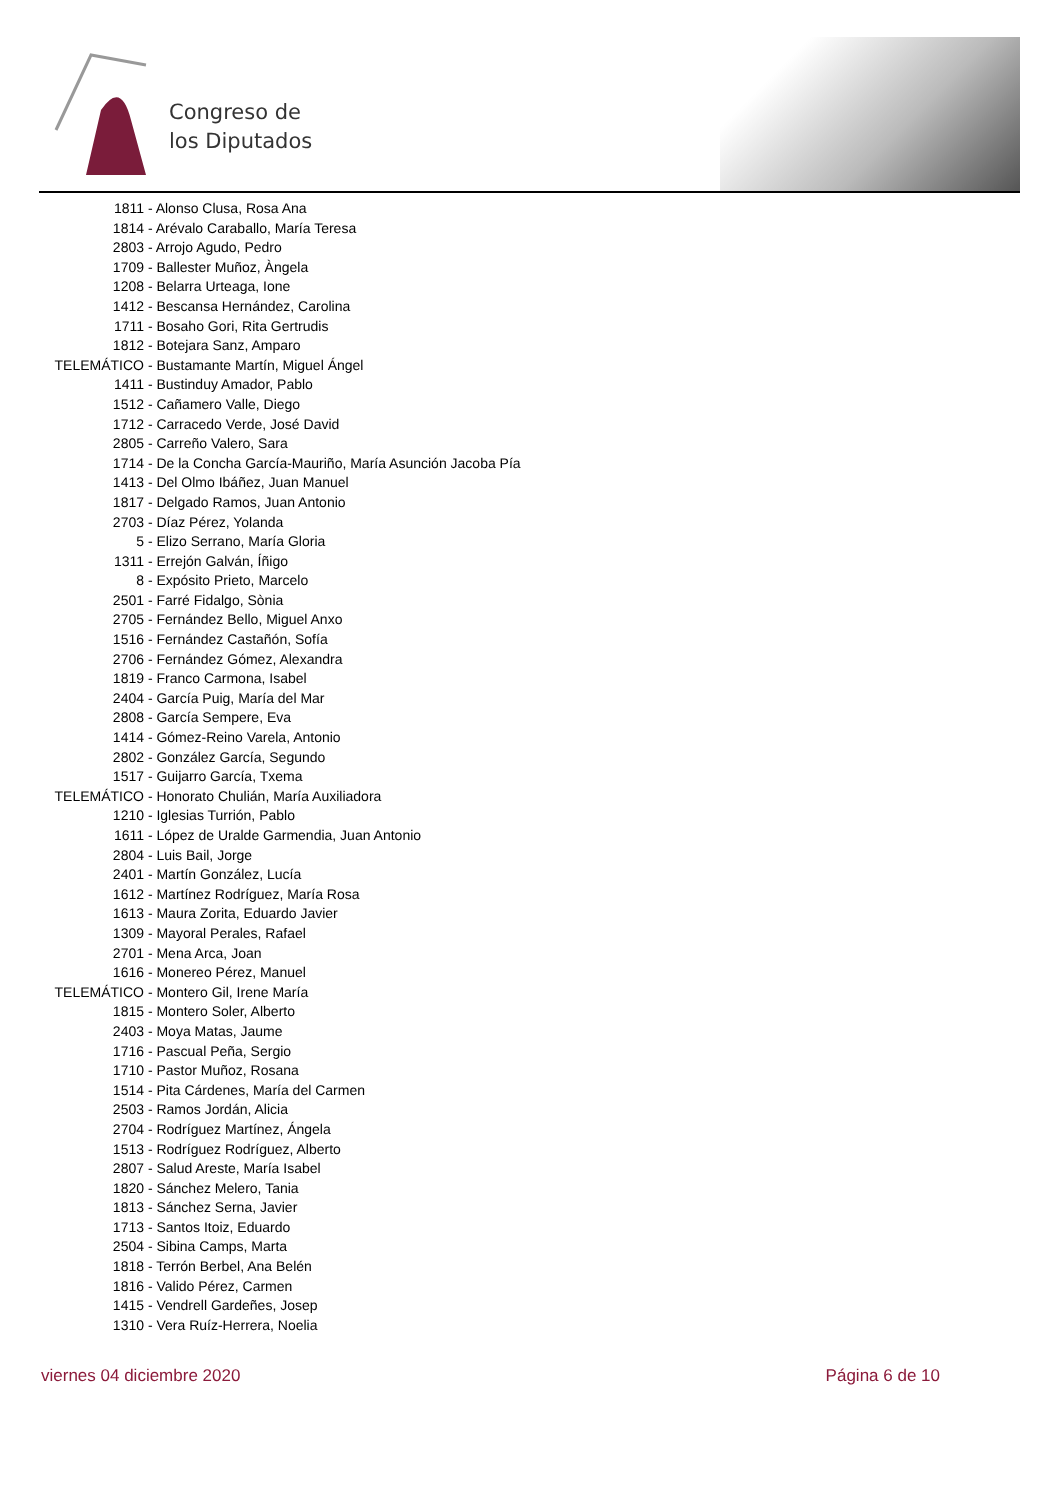Congreso de
los Diputados
| 1811 | - Alonso Clusa, Rosa Ana |
| 1814 | - Arévalo Caraballo, María Teresa |
| 2803 | - Arrojo Agudo, Pedro |
| 1709 | - Ballester Muñoz, Àngela |
| 1208 | - Belarra Urteaga, Ione |
| 1412 | - Bescansa Hernández, Carolina |
| 1711 | - Bosaho Gori, Rita Gertrudis |
| 1812 | - Botejara Sanz, Amparo |
| TELEMÁTICO | - Bustamante Martín, Miguel Ángel |
| 1411 | - Bustinduy Amador, Pablo |
| 1512 | - Cañamero Valle, Diego |
| 1712 | - Carracedo Verde, José David |
| 2805 | - Carreño Valero, Sara |
| 1714 | - De la Concha García-Mauriño, María Asunción Jacoba Pía |
| 1413 | - Del Olmo Ibáñez, Juan Manuel |
| 1817 | - Delgado Ramos, Juan Antonio |
| 2703 | - Díaz Pérez, Yolanda |
| 5 | - Elizo Serrano, María Gloria |
| 1311 | - Errejón Galván, Íñigo |
| 8 | - Expósito Prieto, Marcelo |
| 2501 | - Farré Fidalgo, Sònia |
| 2705 | - Fernández Bello, Miguel Anxo |
| 1516 | - Fernández Castañón, Sofía |
| 2706 | - Fernández Gómez, Alexandra |
| 1819 | - Franco Carmona, Isabel |
| 2404 | - García Puig, María del Mar |
| 2808 | - García Sempere, Eva |
| 1414 | - Gómez-Reino Varela, Antonio |
| 2802 | - González García, Segundo |
| 1517 | - Guijarro García, Txema |
| TELEMÁTICO | - Honorato Chulián, María Auxiliadora |
| 1210 | - Iglesias Turrión, Pablo |
| 1611 | - López de Uralde Garmendia, Juan Antonio |
| 2804 | - Luis Bail, Jorge |
| 2401 | - Martín González, Lucía |
| 1612 | - Martínez Rodríguez, María Rosa |
| 1613 | - Maura Zorita, Eduardo Javier |
| 1309 | - Mayoral Perales, Rafael |
| 2701 | - Mena Arca, Joan |
| 1616 | - Monereo Pérez, Manuel |
| TELEMÁTICO | - Montero Gil, Irene María |
| 1815 | - Montero Soler, Alberto |
| 2403 | - Moya Matas, Jaume |
| 1716 | - Pascual Peña, Sergio |
| 1710 | - Pastor Muñoz, Rosana |
| 1514 | - Pita Cárdenes, María del Carmen |
| 2503 | - Ramos Jordán, Alicia |
| 2704 | - Rodríguez Martínez, Ángela |
| 1513 | - Rodríguez Rodríguez, Alberto |
| 2807 | - Salud Areste, María Isabel |
| 1820 | - Sánchez Melero, Tania |
| 1813 | - Sánchez Serna, Javier |
| 1713 | - Santos Itoiz, Eduardo |
| 2504 | - Sibina Camps, Marta |
| 1818 | - Terrón Berbel, Ana Belén |
| 1816 | - Valido Pérez, Carmen |
| 1415 | - Vendrell Gardeñes, Josep |
| 1310 | - Vera Ruíz-Herrera, Noelia |
viernes 04 diciembre 2020 Página 6 de 10